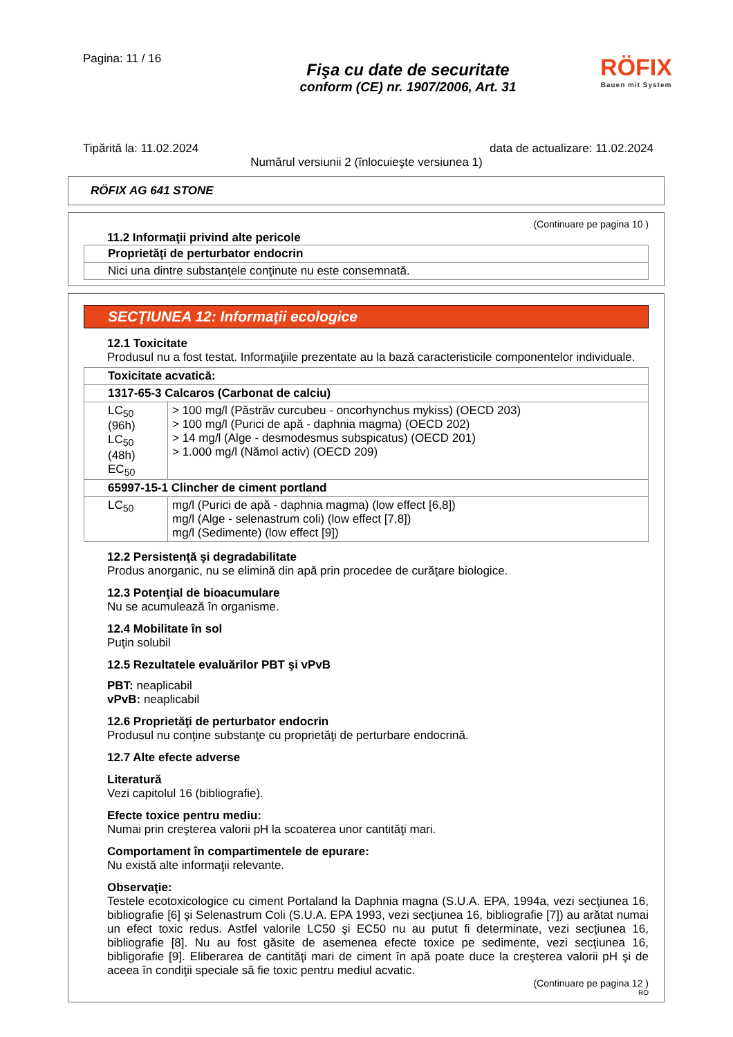Pagina: 11 / 16
Fişa cu date de securitate
conform (CE) nr. 1907/2006, Art. 31
RÖFIX
Bauen mit System
Tipărită la: 11.02.2024 data de actualizare: 11.02.2024
Numărul versiunii 2 (înlocuieşte versiunea 1)
RÖFIX AG 641 STONE
(Continuare pe pagina 10 )
11.2 Informaţii privind alte pericole
| Proprietăţi de perturbator endocrin |
| Nici una dintre substanţele conţinute nu este consemnată. |
SECŢIUNEA 12: Informaţii ecologice
12.1 Toxicitate
Produsul nu a fost testat. Informaţiile prezentate au la bază caracteristicile componentelor individuale.
| Toxicitate acvatică: | |
| 1317-65-3 Calcaros (Carbonat de calciu) | |
| LC<sub>50</sub> (96h) LC<sub>50</sub> (48h) EC<sub>50</sub> | > 100 mg/l (Păstrăv curcubeu - oncorhynchus mykiss) (OECD 203) > 100 mg/l (Purici de apă - daphnia magma) (OECD 202) > 14 mg/l (Alge - desmodesmus subspicatus) (OECD 201) > 1.000 mg/l (Nămol activ) (OECD 209) |
| 65997-15-1 Clincher de ciment portland | |
| LC<sub>50</sub> | mg/l (Purici de apă - daphnia magma) (low effect [6,8]) mg/l (Alge - selenastrum coli) (low effect [7,8]) mg/l (Sedimente) (low effect [9]) |
12.2 Persistenţă şi degradabilitate
Produs anorganic, nu se elimină din apă prin procedee de curăţare biologice.
12.3 Potenţial de bioacumulare
Nu se acumulează în organisme.
12.4 Mobilitate în sol
Puţin solubil
12.5 Rezultatele evaluărilor PBT şi vPvB
PBT: neaplicabil
vPvB: neaplicabil
12.6 Proprietăţi de perturbator endocrin
Produsul nu conţine substanţe cu proprietăţi de perturbare endocrină.
12.7 Alte efecte adverse
Literatură
Vezi capitolul 16 (bibliografie).
Efecte toxice pentru mediu:
Numai prin creşterea valorii pH la scoaterea unor cantităţi mari.
Comportament în compartimentele de epurare:
Nu există alte informaţii relevante.
Observaţie:
Testele ecotoxicologice cu ciment Portaland la Daphnia magna (S.U.A. EPA, 1994a, vezi secţiunea 16, bibliografie [6] şi Selenastrum Coli (S.U.A. EPA 1993, vezi secţiunea 16, bibliografie [7]) au arătat numai un efect toxic redus. Astfel valorile LC50 şi EC50 nu au putut fi determinate, vezi secţiunea 16, bibliografie [8]. Nu au fost găsite de asemenea efecte toxice pe sedimente, vezi secţiunea 16, bibligorafie [9]. Eliberarea de cantităţi mari de ciment în apă poate duce la creşterea valorii pH şi de aceea în condiţii speciale să fie toxic pentru mediul acvatic.
(Continuare pe pagina 12 )
RO